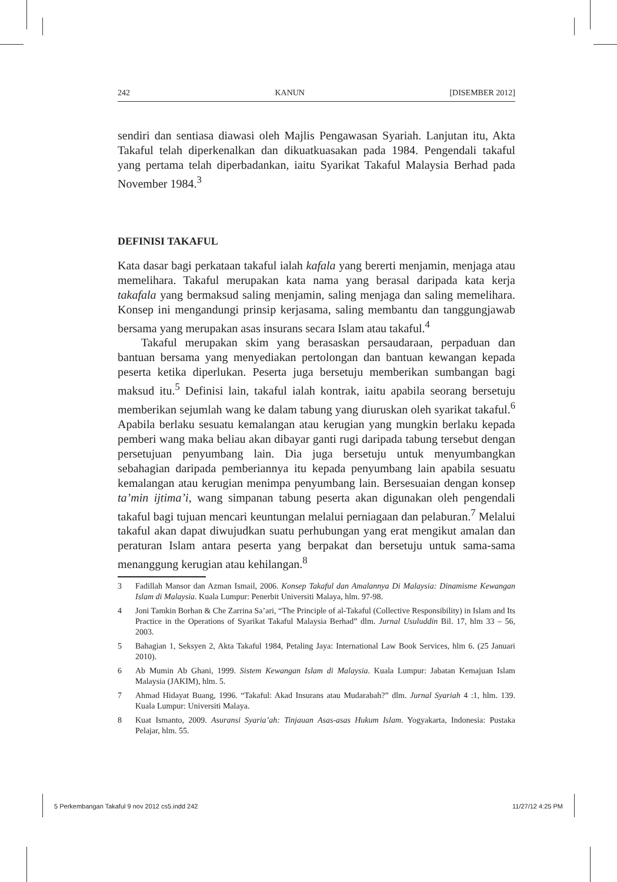242 KANUN [DISEMBER 2012]
sendiri dan sentiasa diawasi oleh Majlis Pengawasan Syariah. Lanjutan itu, Akta Takaful telah diperkenalkan dan dikuatkuasakan pada 1984. Pengendali takaful yang pertama telah diperbadankan, iaitu Syarikat Takaful Malaysia Berhad pada November 1984.<sup>3</sup>
DEFINISI TAKAFUL
Kata dasar bagi perkataan takaful ialah kafala yang bererti menjamin, menjaga atau memelihara. Takaful merupakan kata nama yang berasal daripada kata kerja takafala yang bermaksud saling menjamin, saling menjaga dan saling memelihara. Konsep ini mengandungi prinsip kerjasama, saling membantu dan tanggungjawab bersama yang merupakan asas insurans secara Islam atau takaful.<sup>4</sup>
Takaful merupakan skim yang berasaskan persaudaraan, perpaduan dan bantuan bersama yang menyediakan pertolongan dan bantuan kewangan kepada peserta ketika diperlukan. Peserta juga bersetuju memberikan sumbangan bagi maksud itu.<sup>5</sup> Definisi lain, takaful ialah kontrak, iaitu apabila seorang bersetuju memberikan sejumlah wang ke dalam tabung yang diuruskan oleh syarikat takaful.<sup>6</sup> Apabila berlaku sesuatu kemalangan atau kerugian yang mungkin berlaku kepada pemberi wang maka beliau akan dibayar ganti rugi daripada tabung tersebut dengan persetujuan penyumbang lain. Dia juga bersetuju untuk menyumbangkan sebahagian daripada pemberiannya itu kepada penyumbang lain apabila sesuatu kemalangan atau kerugian menimpa penyumbang lain. Bersesuaian dengan konsep ta’min ijtima’i, wang simpanan tabung peserta akan digunakan oleh pengendali takaful bagi tujuan mencari keuntungan melalui perniagaan dan pelaburan.<sup>7</sup> Melalui takaful akan dapat diwujudkan suatu perhubungan yang erat mengikut amalan dan peraturan Islam antara peserta yang berpakat dan bersetuju untuk sama-sama menanggung kerugian atau kehilangan.<sup>8</sup>
3 Fadillah Mansor dan Azman Ismail, 2006. Konsep Takaful dan Amalannya Di Malaysia: Dinamisme Kewangan Islam di Malaysia. Kuala Lumpur: Penerbit Universiti Malaya, hlm. 97-98.
4 Joni Tamkin Borhan & Che Zarrina Sa’ari, “The Principle of al-Takaful (Collective Responsibility) in Islam and Its Practice in the Operations of Syarikat Takaful Malaysia Berhad” dlm. Jurnal Usuluddin Bil. 17, hlm 33 – 56, 2003.
5 Bahagian 1, Seksyen 2, Akta Takaful 1984, Petaling Jaya: International Law Book Services, hlm 6. (25 Januari 2010).
6 Ab Mumin Ab Ghani, 1999. Sistem Kewangan Islam di Malaysia. Kuala Lumpur: Jabatan Kemajuan Islam Malaysia (JAKIM), hlm. 5.
7 Ahmad Hidayat Buang, 1996. “Takaful: Akad Insurans atau Mudarabah?” dlm. Jurnal Syariah 4 :1, hlm. 139. Kuala Lumpur: Universiti Malaya.
8 Kuat Ismanto, 2009. Asuransi Syaria’ah: Tinjauan Asas-asas Hukum Islam. Yogyakarta, Indonesia: Pustaka Pelajar, hlm. 55.
5 Perkembangan Takaful 9 nov 2012 cs5.indd 242 11/27/12 4:25 PM